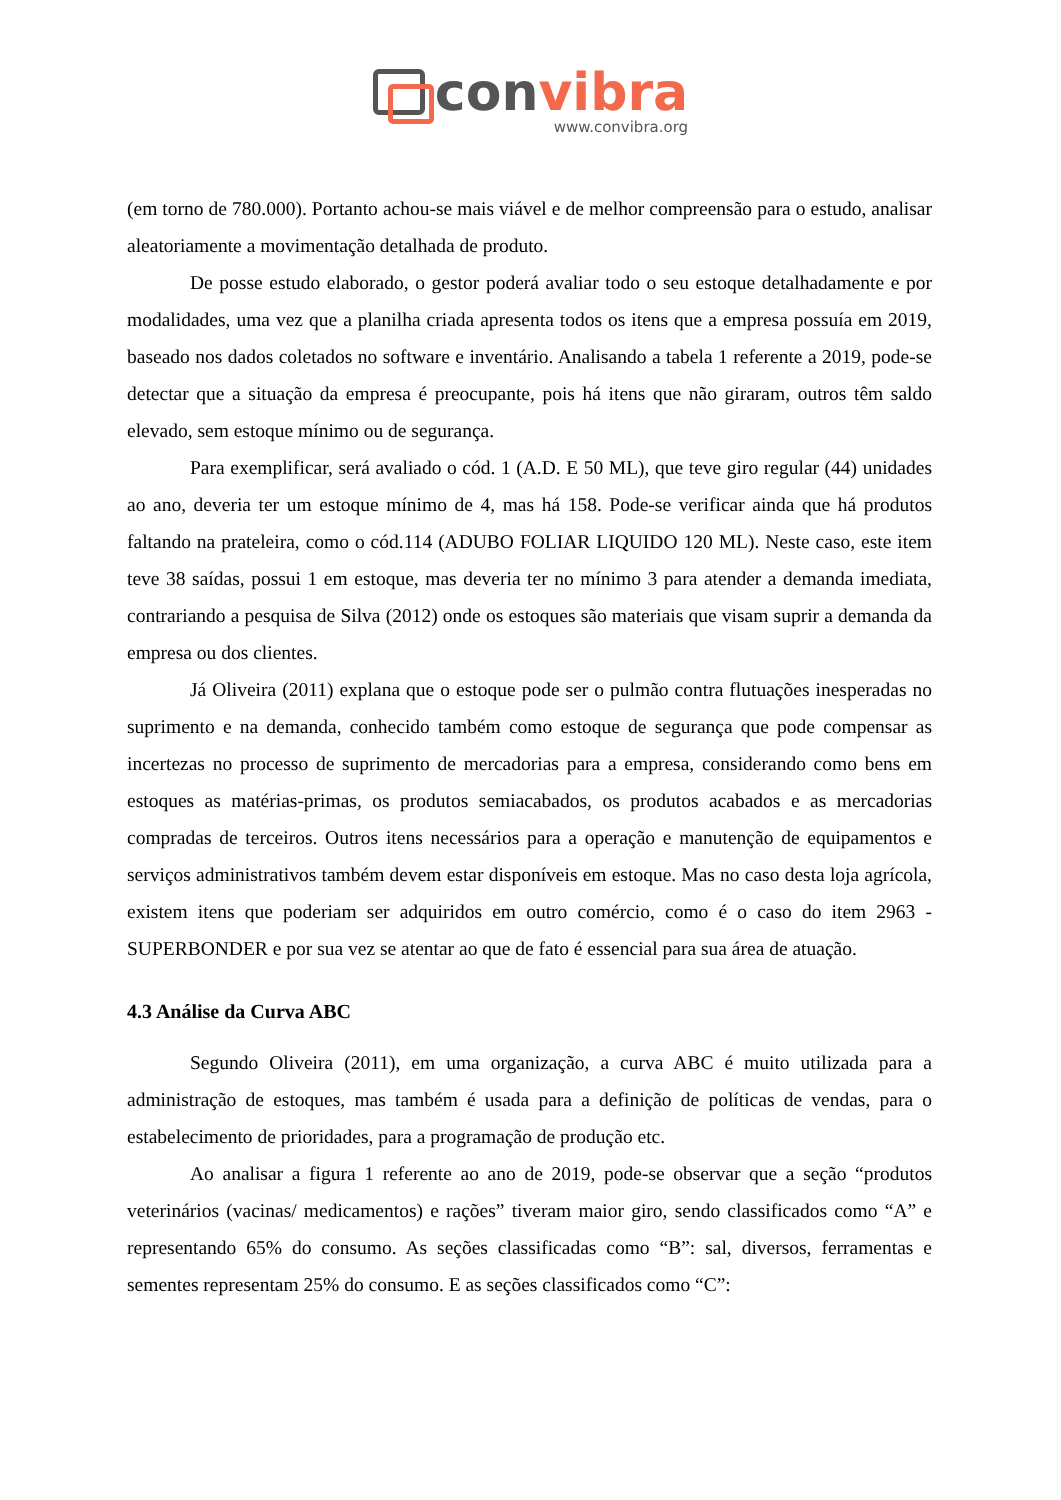con vibra
www.convibra.org
(em torno de 780.000). Portanto achou-se mais viável e de melhor compreensão para o estudo, analisar aleatoriamente a movimentação detalhada de produto.
De posse estudo elaborado, o gestor poderá avaliar todo o seu estoque detalhadamente e por modalidades, uma vez que a planilha criada apresenta todos os itens que a empresa possuía em 2019, baseado nos dados coletados no software e inventário. Analisando a tabela 1 referente a 2019, pode-se detectar que a situação da empresa é preocupante, pois há itens que não giraram, outros têm saldo elevado, sem estoque mínimo ou de segurança.
Para exemplificar, será avaliado o cód. 1 (A.D. E 50 ML), que teve giro regular (44) unidades ao ano, deveria ter um estoque mínimo de 4, mas há 158. Pode-se verificar ainda que há produtos faltando na prateleira, como o cód.114 (ADUBO FOLIAR LIQUIDO 120 ML). Neste caso, este item teve 38 saídas, possui 1 em estoque, mas deveria ter no mínimo 3 para atender a demanda imediata, contrariando a pesquisa de Silva (2012) onde os estoques são materiais que visam suprir a demanda da empresa ou dos clientes.
Já Oliveira (2011) explana que o estoque pode ser o pulmão contra flutuações inesperadas no suprimento e na demanda, conhecido também como estoque de segurança que pode compensar as incertezas no processo de suprimento de mercadorias para a empresa, considerando como bens em estoques as matérias-primas, os produtos semiacabados, os produtos acabados e as mercadorias compradas de terceiros. Outros itens necessários para a operação e manutenção de equipamentos e serviços administrativos também devem estar disponíveis em estoque. Mas no caso desta loja agrícola, existem itens que poderiam ser adquiridos em outro comércio, como é o caso do item 2963 - SUPERBONDER e por sua vez se atentar ao que de fato é essencial para sua área de atuação.
4.3 Análise da Curva ABC
Segundo Oliveira (2011), em uma organização, a curva ABC é muito utilizada para a administração de estoques, mas também é usada para a definição de políticas de vendas, para o estabelecimento de prioridades, para a programação de produção etc.
Ao analisar a figura 1 referente ao ano de 2019, pode-se observar que a seção “produtos veterinários (vacinas/ medicamentos) e rações” tiveram maior giro, sendo classificados como “A” e representando 65% do consumo. As seções classificadas como “B”: sal, diversos, ferramentas e sementes representam 25% do consumo. E as seções classificados como “C”: